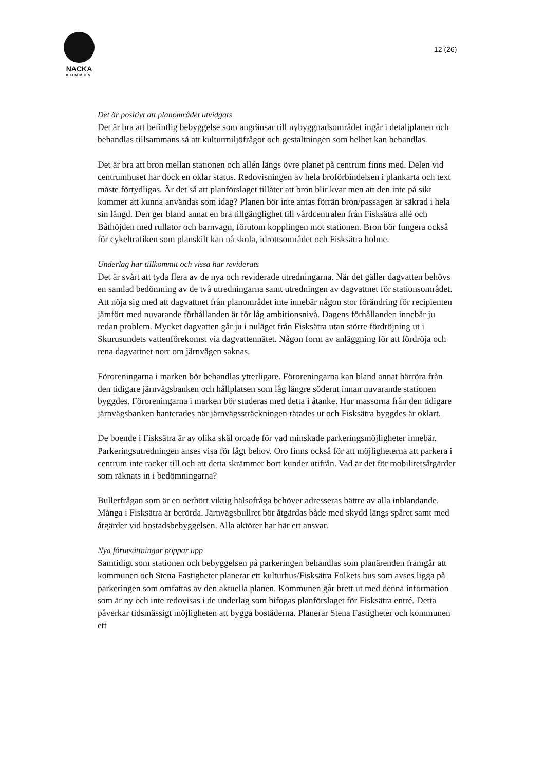NACKA
KOMMUN
12 (26)
Det är positivt att planområdet utvidgats
Det är bra att befintlig bebyggelse som angränsar till nybyggnadsområdet ingår i detaljplanen och behandlas tillsammans så att kulturmiljöfrågor och gestaltningen som helhet kan behandlas.
Det är bra att bron mellan stationen och allén längs övre planet på centrum finns med. Delen vid centrumhuset har dock en oklar status. Redovisningen av hela broförbindelsen i plankarta och text måste förtydligas. Är det så att planförslaget tillåter att bron blir kvar men att den inte på sikt kommer att kunna användas som idag? Planen bör inte antas förrän bron/passagen är säkrad i hela sin längd. Den ger bland annat en bra tillgänglighet till vårdcentralen från Fisksätra allé och Båthöjden med rullator och barnvagn, förutom kopplingen mot stationen. Bron bör fungera också för cykeltrafiken som planskilt kan nå skola, idrottsområdet och Fisksätra holme.
Underlag har tillkommit och vissa har reviderats
Det är svårt att tyda flera av de nya och reviderade utredningarna. När det gäller dagvatten behövs en samlad bedömning av de två utredningarna samt utredningen av dagvattnet för stationsområdet. Att nöja sig med att dagvattnet från planområdet inte innebär någon stor förändring för recipienten jämfört med nuvarande förhållanden är för låg ambitionsnivå. Dagens förhållanden innebär ju redan problem. Mycket dagvatten går ju i nuläget från Fisksätra utan större fördröjning ut i Skurusundets vattenförekomst via dagvattennätet. Någon form av anläggning för att fördröja och rena dagvattnet norr om järnvägen saknas.
Föroreningarna i marken bör behandlas ytterligare. Föroreningarna kan bland annat härröra från den tidigare järnvägsbanken och hållplatsen som låg längre söderut innan nuvarande stationen byggdes. Föroreningarna i marken bör studeras med detta i åtanke. Hur massorna från den tidigare järnvägsbanken hanterades när järnvägssträckningen rätades ut och Fisksätra byggdes är oklart.
De boende i Fisksätra är av olika skäl oroade för vad minskade parkeringsmöjligheter innebär. Parkeringsutredningen anses visa för lågt behov. Oro finns också för att möjligheterna att parkera i centrum inte räcker till och att detta skrämmer bort kunder utifrån. Vad är det för mobilitetsåtgärder som räknats in i bedömningarna?
Bullerfrågan som är en oerhört viktig hälsofråga behöver adresseras bättre av alla inblandande. Många i Fisksätra är berörda. Järnvägsbullret bör åtgärdas både med skydd längs spåret samt med åtgärder vid bostadsbebyggelsen. Alla aktörer har här ett ansvar.
Nya förutsättningar poppar upp
Samtidigt som stationen och bebyggelsen på parkeringen behandlas som planärenden framgår att kommunen och Stena Fastigheter planerar ett kulturhus/Fisksätra Folkets hus som avses ligga på parkeringen som omfattas av den aktuella planen. Kommunen går brett ut med denna information som är ny och inte redovisas i de underlag som bifogas planförslaget för Fisksätra entré. Detta påverkar tidsmässigt möjligheten att bygga bostäderna. Planerar Stena Fastigheter och kommunen ett